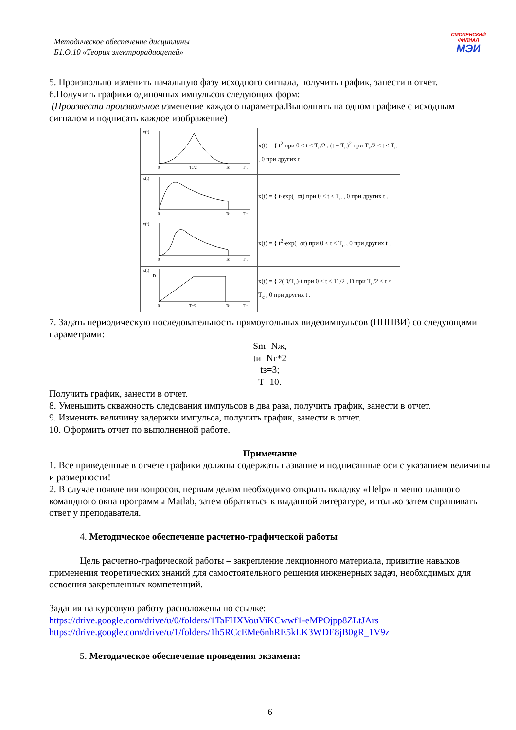Методическое обеспечение дисциплины
Б1.О.10 «Теория электрорадиоцепей»
СМОЛЕНСКИЙ
ФИЛИАЛ
МЭИ
5. Произвольно изменить начальную фазу исходного сигнала, получить график, занести в отчет.
6.Получить графики одиночных импульсов следующих форм:
(Произвести произвольное изменение каждого параметра.Выполнить на одном графике с исходным сигналом и подписать каждое изображение)
| x(t) 0 Tc/2 Tc T t | x(t) = { t<sup>2</sup> при 0 ≤ t ≤ T<sub>c</sub>/2 , (t − T<sub>c</sub>)<sup>2</sup> при T<sub>c</sub>/2 ≤ t ≤ T<sub>c</sub> , 0 при других t . |
| x(t) 0 Tc T t | x(t) = { t·exp(−αt) при 0 ≤ t ≤ T<sub>c</sub> , 0 при других t . |
| x(t) 0 Tc T t | x(t) = { t<sup>2</sup>·exp(−αt) при 0 ≤ t ≤ T<sub>c</sub> , 0 при других t . |
| x(t) D 0 Tc/2 Tc T t | x(t) = { 2(D/T<sub>c</sub>)·t при 0 ≤ t ≤ T<sub>c</sub>/2 , D при T<sub>c</sub>/2 ≤ t ≤ T<sub>c</sub> , 0 при других t . |
7. Задать периодическую последовательность прямоугольных видеоимпульсов (ПППВИ) со следующими параметрами:
Sm=Nж,
tи=Nг*2
tз=3;
T=10.
Получить график, занести в отчет.
8. Уменьшить скважность следования импульсов в два раза, получить график, занести в отчет.
9. Изменить величину задержки импульса, получить график, занести в отчет.
10. Оформить отчет по выполненной работе.
Примечание
1. Все приведенные в отчете графики должны содержать название и подписанные оси с указанием величины и размерности!
2. В случае появления вопросов, первым делом необходимо открыть вкладку «Help» в меню главного командного окна программы Matlab, затем обратиться к выданной литературе, и только затем спрашивать ответ у преподавателя.
4. Методическое обеспечение расчетно-графической работы
Цель расчетно-графической работы – закрепление лекционного материала, привитие навыков применения теоретических знаний для самостоятельного решения инженерных задач, необходимых для освоения закрепленных компетенций.
Задания на курсовую работу расположены по ссылке:
https://drive.google.com/drive/u/0/folders/1TaFHXVouViKCwwf1-eMPOjpp8ZLtJArs
https://drive.google.com/drive/u/1/folders/1h5RCcEMe6nhRE5kLK3WDE8jB0gR_1V9z
5. Методическое обеспечение проведения экзамена:
6